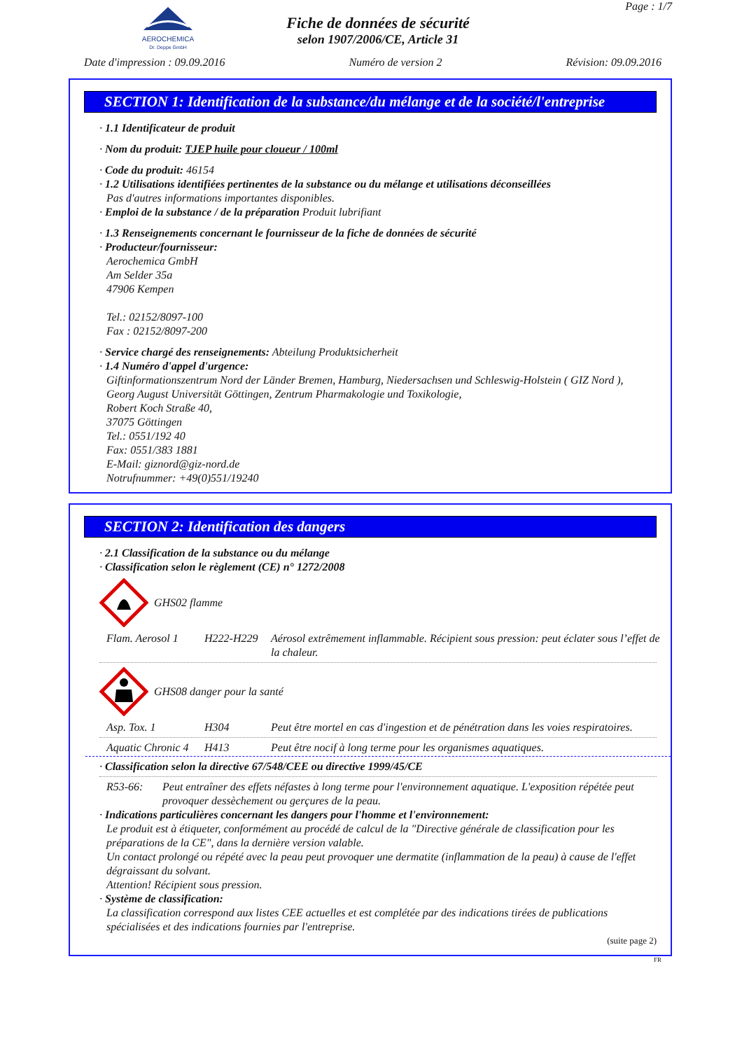AEROCHEMICA
Dr. Deppe GmbH
Fiche de données de sécurité
selon 1907/2006/CE, Article 31
Page : 1/7
Date d'impression : 09.09.2016 Numéro de version 2 Révision: 09.09.2016
SECTION 1: Identification de la substance/du mélange et de la société/l'entreprise
· 1.1 Identificateur de produit
· Nom du produit: TJEP huile pour cloueur / 100ml
· Code du produit: 46154
· 1.2 Utilisations identifiées pertinentes de la substance ou du mélange et utilisations déconseillées
Pas d'autres informations importantes disponibles.
· Emploi de la substance / de la préparation Produit lubrifiant
· 1.3 Renseignements concernant le fournisseur de la fiche de données de sécurité
· Producteur/fournisseur:
Aerochemica GmbH
Am Selder 35a
47906 Kempen
Tel.: 02152/8097-100
Fax : 02152/8097-200
· Service chargé des renseignements: Abteilung Produktsicherheit
· 1.4 Numéro d'appel d'urgence:
Giftinformationszentrum Nord der Länder Bremen, Hamburg, Niedersachsen und Schleswig-Holstein ( GIZ Nord ),
Georg August Universität Göttingen, Zentrum Pharmakologie und Toxikologie,
Robert Koch Straße 40,
37075 Göttingen
Tel.: 0551/192 40
Fax: 0551/383 1881
E-Mail: giznord@giz-nord.de
Notrufnummer: +49(0)551/19240
SECTION 2: Identification des dangers
· 2.1 Classification de la substance ou du mélange
· Classification selon le règlement (CE) n° 1272/2008
GHS02 flamme
| Flam. Aerosol 1 | H222-H229 | Aérosol extrêmement inflammable. Récipient sous pression: peut éclater sous l’effet de la chaleur. |
GHS08 danger pour la santé
| Asp. Tox. 1 | H304 | Peut être mortel en cas d'ingestion et de pénétration dans les voies respiratoires. |
| Aquatic Chronic 4 | H413 | Peut être nocif à long terme pour les organismes aquatiques. |
· Classification selon la directive 67/548/CEE ou directive 1999/45/CE
| R53-66: | Peut entraîner des effets néfastes à long terme pour l'environnement aquatique. L'exposition répétée peut provoquer dessèchement ou gerçures de la peau. |
· Indications particulières concernant les dangers pour l'homme et l'environnement:
Le produit est à étiqueter, conformément au procédé de calcul de la "Directive générale de classification pour les préparations de la CE", dans la dernière version valable.
Un contact prolongé ou répété avec la peau peut provoquer une dermatite (inflammation de la peau) à cause de l'effet dégraissant du solvant.
Attention! Récipient sous pression.
· Système de classification:
La classification correspond aux listes CEE actuelles et est complétée par des indications tirées de publications spécialisées et des indications fournies par l'entreprise.
(suite page 2)
FR